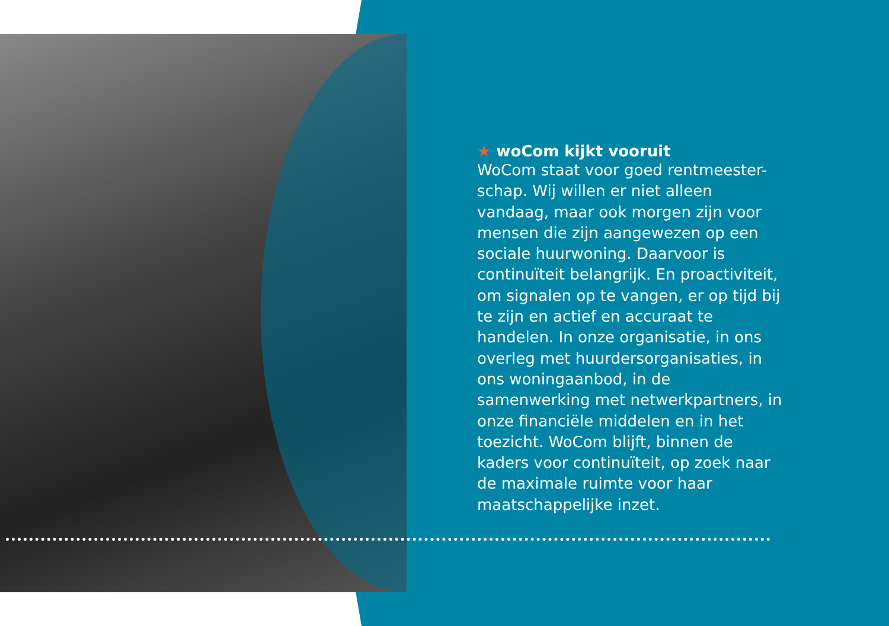★ woCom kijkt vooruit
WoCom staat voor goed rentmeester-schap. Wij willen er niet alleen vandaag, maar ook morgen zijn voor mensen die zijn aangewezen op een sociale huurwoning. Daarvoor is continuïteit belangrijk. En proactiviteit, om signalen op te vangen, er op tijd bij te zijn en actief en accuraat te handelen. In onze organisatie, in ons overleg met huurdersorganisaties, in ons woningaanbod, in de samenwerking met netwerkpartners, in onze financiële middelen en in het toezicht. WoCom blijft, binnen de kaders voor continuïteit, op zoek naar de maximale ruimte voor haar maatschappelijke inzet.